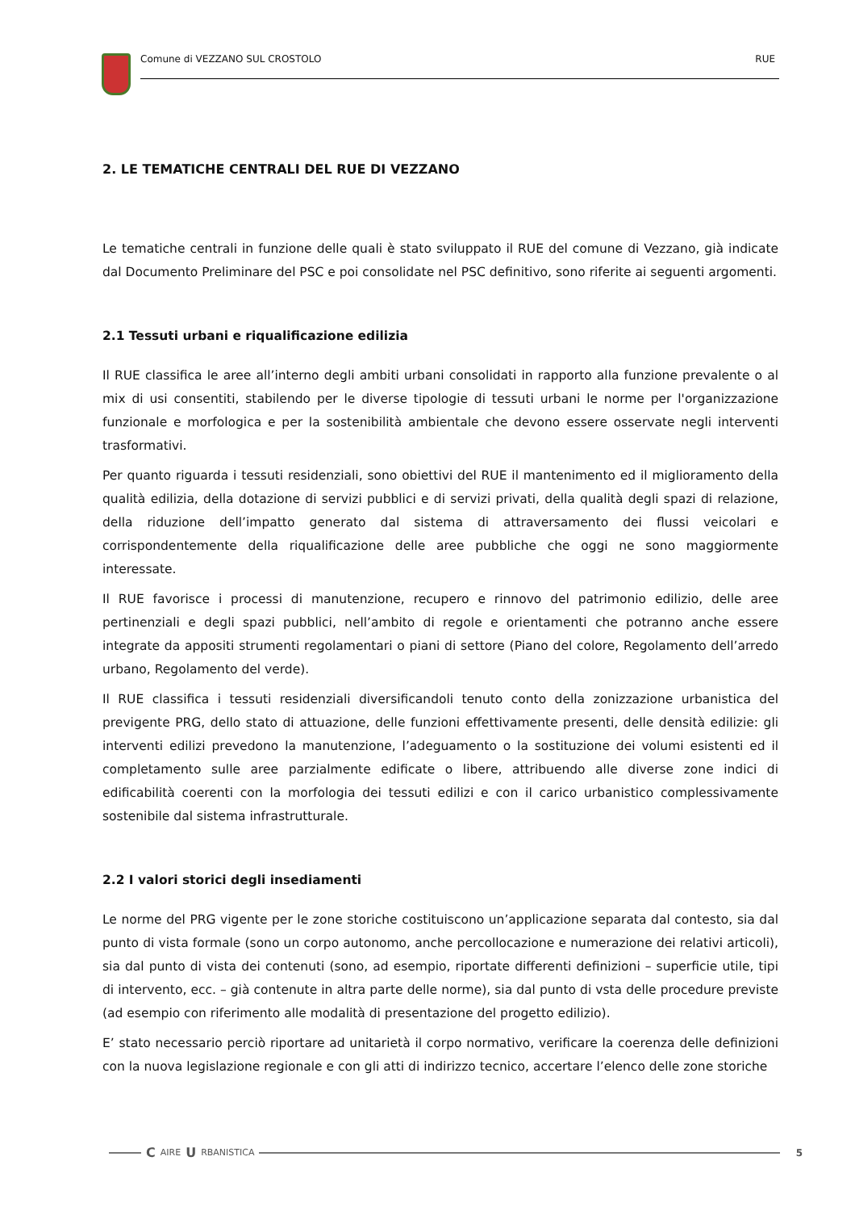Comune di VEZZANO SUL CROSTOLO RUE
2. LE TEMATICHE CENTRALI DEL RUE DI VEZZANO
Le tematiche centrali in funzione delle quali è stato sviluppato il RUE del comune di Vezzano, già indicate dal Documento Preliminare del PSC e poi consolidate nel PSC definitivo, sono riferite ai seguenti argomenti.
2.1 Tessuti urbani e riqualificazione edilizia
Il RUE classifica le aree all’interno degli ambiti urbani consolidati in rapporto alla funzione prevalente o al mix di usi consentiti, stabilendo per le diverse tipologie di tessuti urbani le norme per l'organizzazione funzionale e morfologica e per la sostenibilità ambientale che devono essere osservate negli interventi trasformativi.
Per quanto riguarda i tessuti residenziali, sono obiettivi del RUE il mantenimento ed il miglioramento della qualità edilizia, della dotazione di servizi pubblici e di servizi privati, della qualità degli spazi di relazione, della riduzione dell’impatto generato dal sistema di attraversamento dei flussi veicolari e corrispondentemente della riqualificazione delle aree pubbliche che oggi ne sono maggiormente interessate.
Il RUE favorisce i processi di manutenzione, recupero e rinnovo del patrimonio edilizio, delle aree pertinenziali e degli spazi pubblici, nell’ambito di regole e orientamenti che potranno anche essere integrate da appositi strumenti regolamentari o piani di settore (Piano del colore, Regolamento dell’arredo urbano, Regolamento del verde).
Il RUE classifica i tessuti residenziali diversificandoli tenuto conto della zonizzazione urbanistica del previgente PRG, dello stato di attuazione, delle funzioni effettivamente presenti, delle densità edilizie: gli interventi edilizi prevedono la manutenzione, l’adeguamento o la sostituzione dei volumi esistenti ed il completamento sulle aree parzialmente edificate o libere, attribuendo alle diverse zone indici di edificabilità coerenti con la morfologia dei tessuti edilizi e con il carico urbanistico complessivamente sostenibile dal sistema infrastrutturale.
2.2 I valori storici degli insediamenti
Le norme del PRG vigente per le zone storiche costituiscono un’applicazione separata dal contesto, sia dal punto di vista formale (sono un corpo autonomo, anche percollocazione e numerazione dei relativi articoli), sia dal punto di vista dei contenuti (sono, ad esempio, riportate differenti definizioni – superficie utile, tipi di intervento, ecc. – già contenute in altra parte delle norme), sia dal punto di vsta delle procedure previste (ad esempio con riferimento alle modalità di presentazione del progetto edilizio).
E’ stato necessario perciò riportare ad unitarietà il corpo normativo, verificare la coerenza delle definizioni con la nuova legislazione regionale e con gli atti di indirizzo tecnico, accertare l’elenco delle zone storiche
C AIRE U RBANISTICA 5